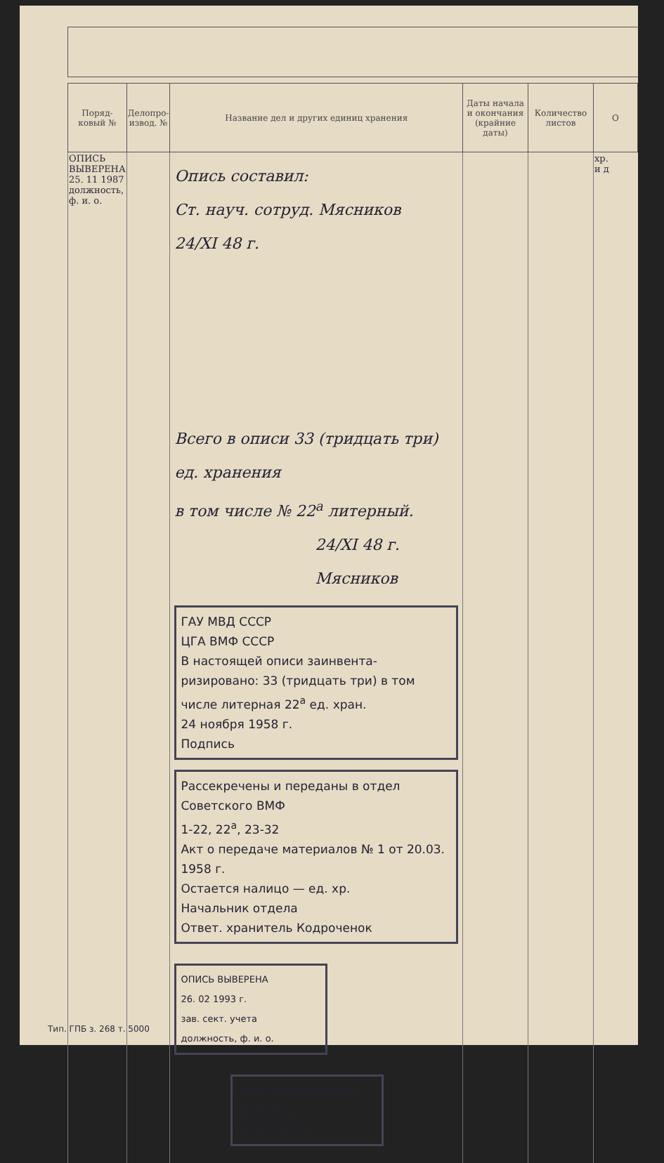| Поряд-ковый № | Делопро-извод. № | Название дел и других единиц хранения | Даты начала и окончания (крайние даты) | Количество листов | О |
| --- | --- | --- | --- | --- | --- |
| ОПИСЬ ВЫВЕРЕНА 25. 11 1987 должность, ф. и. о. | | Опись составил: Ст. науч. сотруд. Мясников 24/XI 48 г. Всего в описи 33 (тридцать три) ед. хранения в том числе № 22<sup>а</sup> литерный. 24/XI 48 г. Мясников ГАУ МВД СССР ЦГА ВМФ СССР В настоящей описи заинвента-ризировано: 33 (тридцать три) в том числе литерная 22<sup>а</sup> ед. хран. 24 ноября 1958 г. Подпись Рассекречены и переданы в отдел Советского ВМФ 1-22, 22<sup>а</sup>, 23-32 Акт о передаче материалов № 1 от 20.03. 1958 г. Остается налицо — ед. хр. Начальник отдела Ответ. хранитель Кодроченок ОПИСЬ ВЫВЕРЕНА 26. 02 1993 г. зав. сект. учета должность, ф. и. о. Проверено наличие дел 19. 09 1991 г. должность, ф. и. о. | | | хр. и д |
Тип. ГПБ з. 268 т. 5000